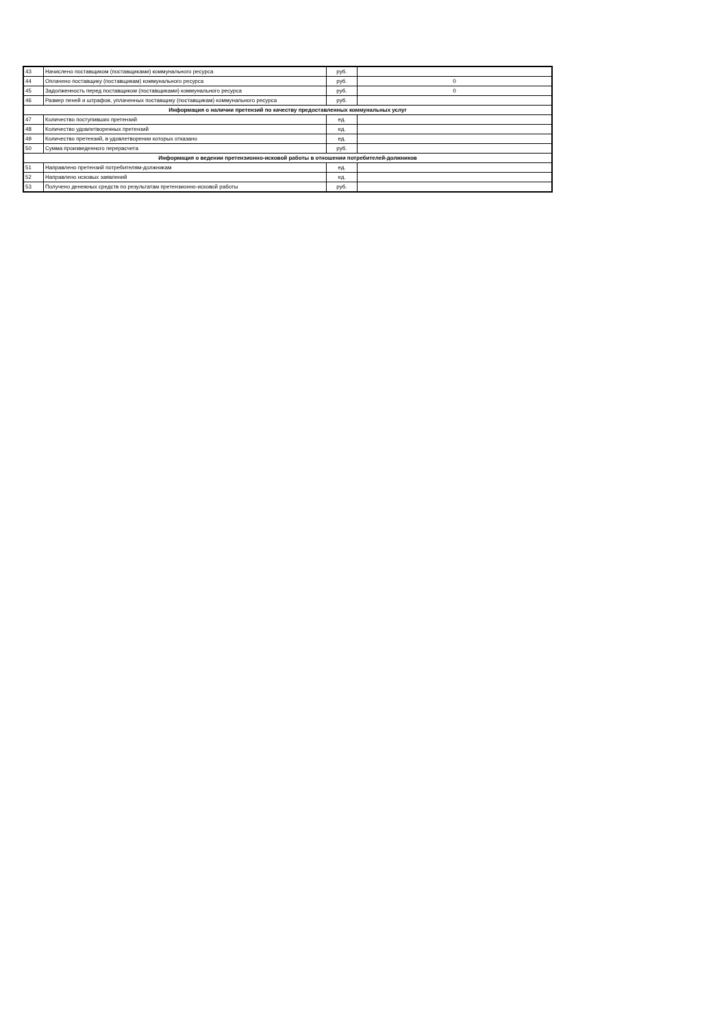| 43 | Начислено поставщиком (поставщиками) коммунального ресурса | руб. | |
| 44 | Оплачено поставщику (поставщикам) коммунального ресурса | руб. | 0 |
| 45 | Задолженность перед поставщиком (поставщиками) коммунального ресурса | руб. | 0 |
| 46 | Размер пеней и штрафов, уплаченных поставщику (поставщикам) коммунального ресурса | руб. | |
| Информация о наличии претензий по качеству предоставленных коммунальных услуг | | | |
| 47 | Количество поступивших претензий | ед. | |
| 48 | Количество удовлетворенных претензий | ед. | |
| 49 | Количество претензий, в удовлетворении которых отказано | ед. | |
| 50 | Сумма произведенного перерасчета | руб. | |
| Информация о ведении претензионно-исковой работы в отношении потребителей-должников | | | |
| 51 | Направлено претензий потребителям-должникам | ед. | |
| 52 | Направлено исковых заявлений | ед. | |
| 53 | Получено денежных средств по результатам претензионно-исковой работы | руб. | |